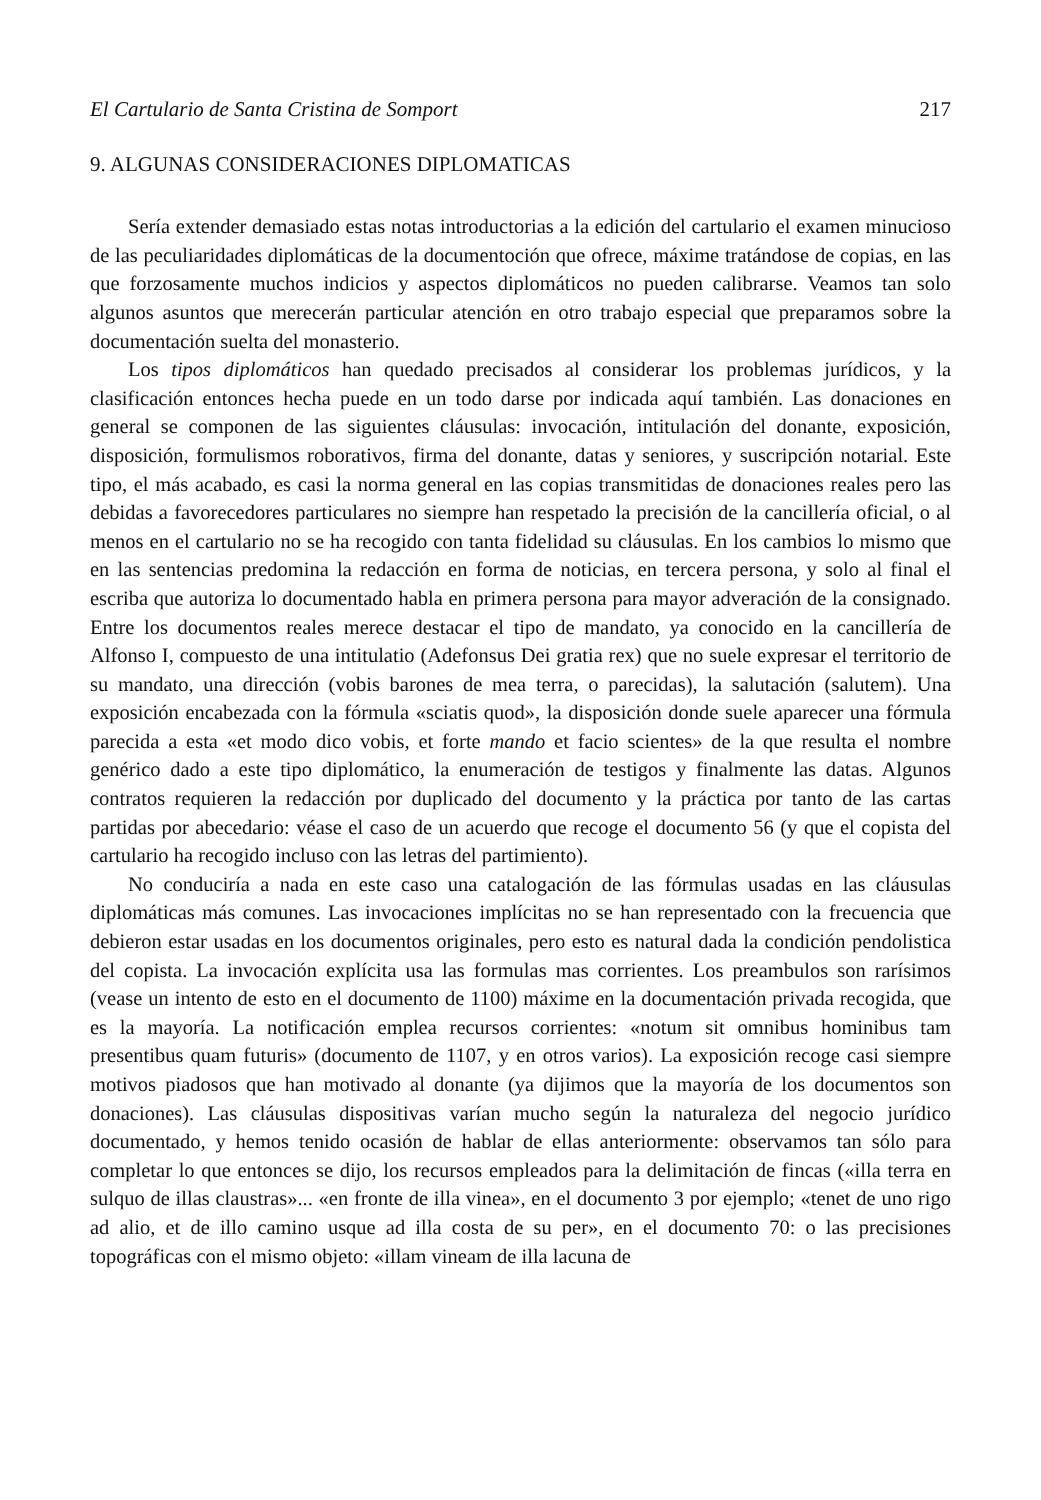El Cartulario de Santa Cristina de Somport 217
9. ALGUNAS CONSIDERACIONES DIPLOMATICAS
Sería extender demasiado estas notas introductorias a la edición del cartulario el examen minucioso de las peculiaridades diplomáticas de la documentoción que ofrece, máxime tratándose de copias, en las que forzosamente muchos indicios y aspectos diplomáticos no pueden calibrarse. Veamos tan solo algunos asuntos que merecerán particular atención en otro trabajo especial que preparamos sobre la documentación suelta del monasterio.
Los tipos diplomáticos han quedado precisados al considerar los problemas jurídicos, y la clasificación entonces hecha puede en un todo darse por indicada aquí también. Las donaciones en general se componen de las siguientes cláusulas: invocación, intitulación del donante, exposición, disposición, formulismos roborativos, firma del donante, datas y seniores, y suscripción notarial. Este tipo, el más acabado, es casi la norma general en las copias transmitidas de donaciones reales pero las debidas a favorecedores particulares no siempre han respetado la precisión de la cancillería oficial, o al menos en el cartulario no se ha recogido con tanta fidelidad su cláusulas. En los cambios lo mismo que en las sentencias predomina la redacción en forma de noticias, en tercera persona, y solo al final el escriba que autoriza lo documentado habla en primera persona para mayor adveración de la consignado. Entre los documentos reales merece destacar el tipo de mandato, ya conocido en la cancillería de Alfonso I, compuesto de una intitulatio (Adefonsus Dei gratia rex) que no suele expresar el territorio de su mandato, una dirección (vobis barones de mea terra, o parecidas), la salutación (salutem). Una exposición encabezada con la fórmula «sciatis quod», la disposición donde suele aparecer una fórmula parecida a esta «et modo dico vobis, et forte mando et facio scientes» de la que resulta el nombre genérico dado a este tipo diplomático, la enumeración de testigos y finalmente las datas. Algunos contratos requieren la redacción por duplicado del documento y la práctica por tanto de las cartas partidas por abecedario: véase el caso de un acuerdo que recoge el documento 56 (y que el copista del cartulario ha recogido incluso con las letras del partimiento).
No conduciría a nada en este caso una catalogación de las fórmulas usadas en las cláusulas diplomáticas más comunes. Las invocaciones implícitas no se han representado con la frecuencia que debieron estar usadas en los documentos originales, pero esto es natural dada la condición pendolistica del copista. La invocación explícita usa las formulas mas corrientes. Los preambulos son rarísimos (vease un intento de esto en el documento de 1100) máxime en la documentación privada recogida, que es la mayoría. La notificación emplea recursos corrientes: «notum sit omnibus hominibus tam presentibus quam futuris» (documento de 1107, y en otros varios). La exposición recoge casi siempre motivos piadosos que han motivado al donante (ya dijimos que la mayoría de los documentos son donaciones). Las cláusulas dispositivas varían mucho según la naturaleza del negocio jurídico documentado, y hemos tenido ocasión de hablar de ellas anteriormente: observamos tan sólo para completar lo que entonces se dijo, los recursos empleados para la delimitación de fincas («illa terra en sulquo de illas claustras»... «en fronte de illa vinea», en el documento 3 por ejemplo; «tenet de uno rigo ad alio, et de illo camino usque ad illa costa de su per», en el documento 70: o las precisiones topográficas con el mismo objeto: «illam vineam de illa lacuna de